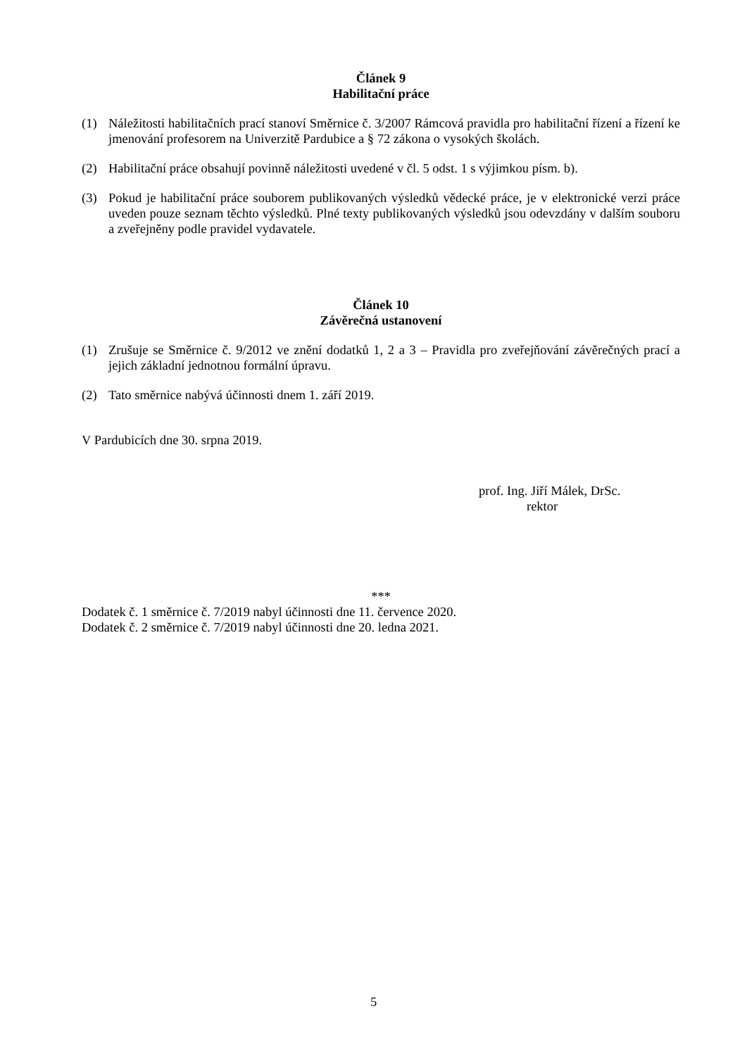Článek 9
Habilitační práce
(1) Náležitosti habilitačních prací stanoví Směrnice č. 3/2007 Rámcová pravidla pro habilitační řízení a řízení ke jmenování profesorem na Univerzitě Pardubice a § 72 zákona o vysokých školách.
(2) Habilitační práce obsahují povinně náležitosti uvedené v čl. 5 odst. 1 s výjimkou písm. b).
(3) Pokud je habilitační práce souborem publikovaných výsledků vědecké práce, je v elektronické verzi práce uveden pouze seznam těchto výsledků. Plné texty publikovaných výsledků jsou odevzdány v dalším souboru a zveřejněny podle pravidel vydavatele.
Článek 10
Závěrečná ustanovení
(1) Zrušuje se Směrnice č. 9/2012 ve znění dodatků 1, 2 a 3 – Pravidla pro zveřejňování závěrečných prací a jejich základní jednotnou formální úpravu.
(2) Tato směrnice nabývá účinnosti dnem 1. září 2019.
V Pardubicích dne 30. srpna 2019.
prof. Ing. Jiří Málek, DrSc.
rektor
***
Dodatek č. 1 směrnice č. 7/2019 nabyl účinnosti dne 11. července 2020.
Dodatek č. 2 směrnice č. 7/2019 nabyl účinnosti dne 20. ledna 2021.
5